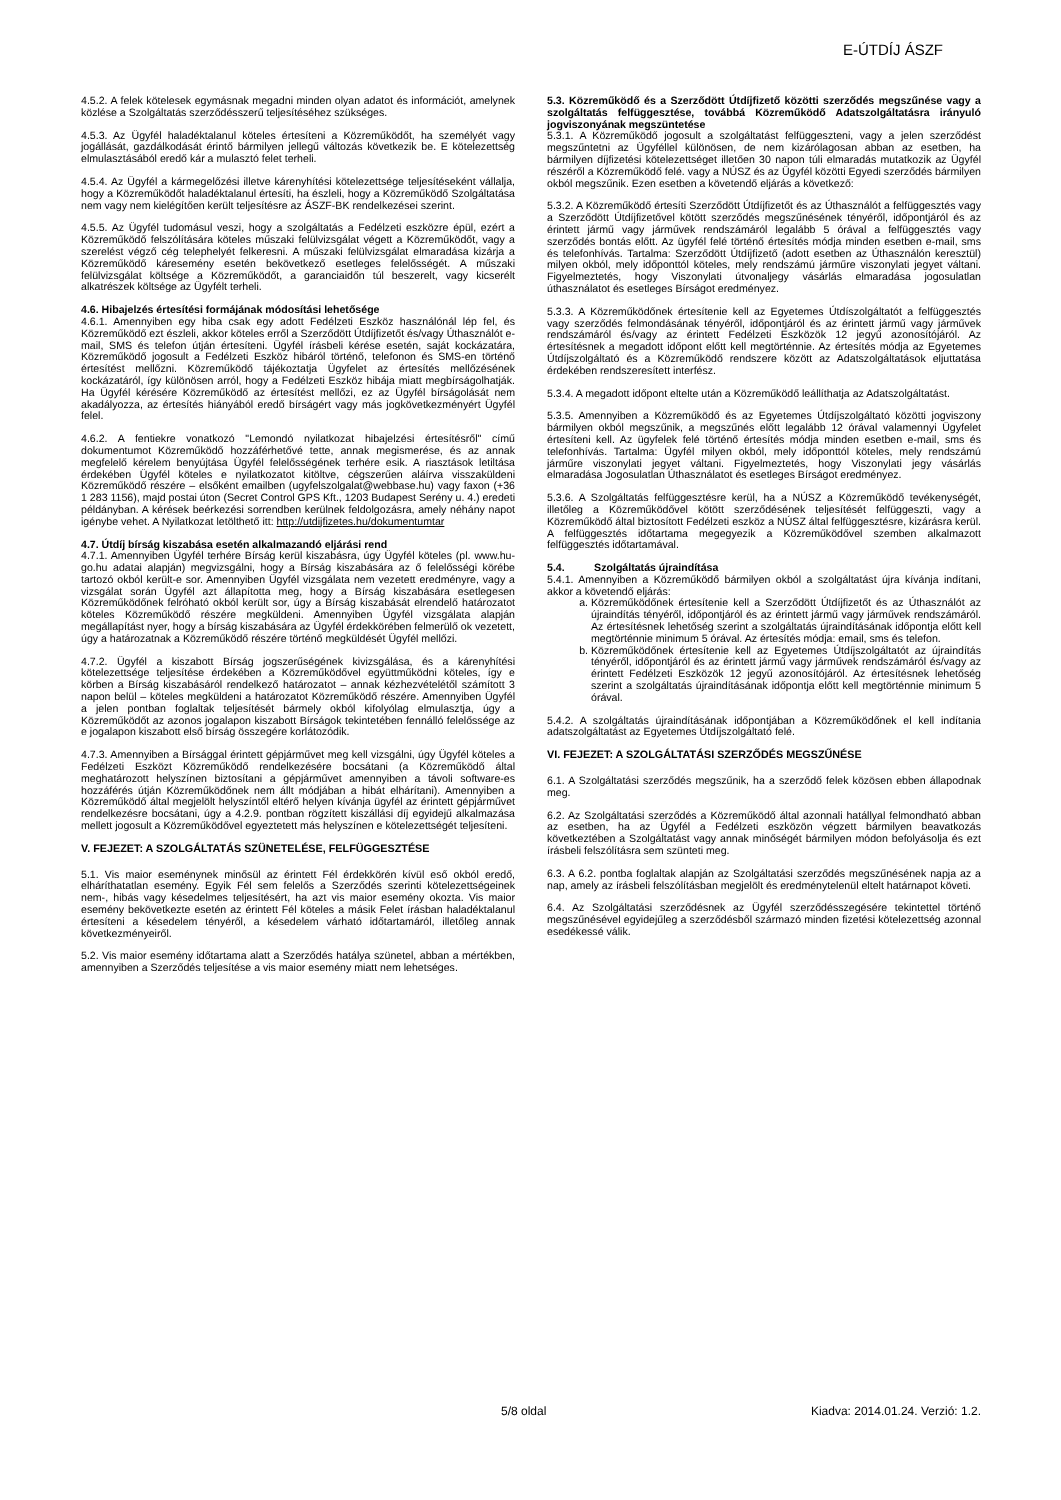E-ÚTDÍJ ÁSZF
4.5.2. A felek kötelesek egymásnak megadni minden olyan adatot és információt, amelynek közlése a Szolgáltatás szerződésszerű teljesítéséhez szükséges.
4.5.3. Az Ügyfél haladéktalanul köteles értesíteni a Közreműködőt, ha személyét vagy jogállását, gazdálkodását érintő bármilyen jellegű változás következik be. E kötelezettség elmulasztásából eredő kár a mulasztó felet terheli.
4.5.4. Az Ügyfél a kármegelőzési illetve kárenyhítési kötelezettsége teljesítéseként vállalja, hogy a Közreműködőt haladéktalanul értesíti, ha észleli, hogy a Közreműködő Szolgáltatása nem vagy nem kielégítően került teljesítésre az ÁSZF-BK rendelkezései szerint.
4.5.5. Az Ügyfél tudomásul veszi, hogy a szolgáltatás a Fedélzeti eszközre épül, ezért a Közreműködő felszólítására köteles műszaki felülvizsgálat végett a Közreműködőt, vagy a szerelést végző cég telephelyét felkeresni. A műszaki felülvizsgálat elmaradása kizárja a Közreműködő káresemény esetén bekövetkező esetleges felelősségét. A műszaki felülvizsgálat költsége a Közreműködőt, a garanciaidőn túl beszerelt, vagy kicserélt alkatrészek költsége az Ügyfélt terheli.
4.6. Hibajelzés értesítési formájának módosítási lehetősége
4.6.1. Amennyiben egy hiba csak egy adott Fedélzeti Eszköz használónál lép fel, és Közreműködő ezt észleli, akkor köteles erről a Szerződött Útdíjfizetőt és/vagy Úthasználót e-mail, SMS és telefon útján értesíteni. Ügyfél írásbeli kérése esetén, saját kockázatára, Közreműködő jogosult a Fedélzeti Eszköz hibáról történő, telefonon és SMS-en történő értesítést mellőzni. Közreműködő tájékoztatja Ügyfelet az értesítés mellőzésének kockázatáról, így különösen arról, hogy a Fedélzeti Eszköz hibája miatt megbírságolhatják. Ha Ügyfél kérésére Közreműködő az értesítést mellőzi, ez az Ügyfél bírságolását nem akadályozza, az értesítés hiányából eredő bírságért vagy más jogkövetkezményért Ügyfél felel.
4.6.2. A fentiekre vonatkozó "Lemondó nyilatkozat hibajelzési értesítésről" című dokumentumot Közreműködő hozzáférhetővé tette, annak megismerése, és az annak megfelelő kérelem benyújtása Ügyfél felelősségének terhére esik. A riasztások letiltása érdekében Ügyfél köteles e nyilatkozatot kitöltve, cégszerűen aláírva visszaküldeni Közreműködő részére – elsőként emailben (ugyfelszolgalat@webbase.hu) vagy faxon (+36 1 283 1156), majd postai úton (Secret Control GPS Kft., 1203 Budapest Serény u. 4.) eredeti példányban. A kérések beérkezési sorrendben kerülnek feldolgozásra, amely néhány napot igénybe vehet. A Nyilatkozat letölthető itt: http://utdijfizetes.hu/dokumentumtar
4.7. Útdíj bírság kiszabása esetén alkalmazandó eljárási rend
4.7.1. Amennyiben Ügyfél terhére Bírság kerül kiszabásra, úgy Ügyfél köteles (pl. www.hu-go.hu adatai alapján) megvizsgálni, hogy a Bírság kiszabására az ő felelősségi körébe tartozó okból került-e sor. Amennyiben Ügyfél vizsgálata nem vezetett eredményre, vagy a vizsgálat során Ügyfél azt állapította meg, hogy a Bírság kiszabására esetlegesen Közreműködőnek felróható okból került sor, úgy a Bírság kiszabását elrendelő határozatot köteles Közreműködő részére megküldeni. Amennyiben Ügyfél vizsgálata alapján megállapítást nyer, hogy a bírság kiszabására az Ügyfél érdekkörében felmerülő ok vezetett, úgy a határozatnak a Közreműködő részére történő megküldését Ügyfél mellőzi.
4.7.2. Ügyfél a kiszabott Bírság jogszerűségének kivizsgálása, és a kárenyhítési kötelezettsége teljesítése érdekében a Közreműködővel együttműködni köteles, így e körben a Bírság kiszabásáról rendelkező határozatot – annak kézhezvételétől számított 3 napon belül – köteles megküldeni a határozatot Közreműködő részére. Amennyiben Ügyfél a jelen pontban foglaltak teljesítését bármely okból kifolyólag elmulasztja, úgy a Közreműködőt az azonos jogalapon kiszabott Bírságok tekintetében fennálló felelőssége az e jogalapon kiszabott első bírság összegére korlátozódik.
4.7.3. Amennyiben a Bírsággal érintett gépjárművet meg kell vizsgálni, úgy Ügyfél köteles a Fedélzeti Eszközt Közreműködő rendelkezésére bocsátani (a Közreműködő által meghatározott helyszínen biztosítani a gépjárművet amennyiben a távoli software-es hozzáférés útján Közreműködőnek nem állt módjában a hibát elhárítani). Amennyiben a Közreműködő által megjelölt helyszíntől eltérő helyen kívánja ügyfél az érintett gépjárművet rendelkezésre bocsátani, úgy a 4.2.9. pontban rögzített kiszállási díj egyidejű alkalmazása mellett jogosult a Közreműködővel egyeztetett más helyszínen e kötelezettségét teljesíteni.
V. FEJEZET: A SZOLGÁLTATÁS SZÜNETELÉSE, FELFÜGGESZTÉSE
5.1. Vis maior eseménynek minősül az érintett Fél érdekkörén kívül eső okból eredő, elháríthatatlan esemény. Egyik Fél sem felelős a Szerződés szerinti kötelezettségeinek nem-, hibás vagy késedelmes teljesítésért, ha azt vis maior esemény okozta. Vis maior esemény bekövetkezte esetén az érintett Fél köteles a másik Felet írásban haladéktalanul értesíteni a késedelem tényéről, a késedelem várható időtartamáról, illetőleg annak következményeiről.
5.2. Vis maior esemény időtartama alatt a Szerződés hatálya szünetel, abban a mértékben, amennyiben a Szerződés teljesítése a vis maior esemény miatt nem lehetséges.
5.3. Közreműködő és a Szerződött Útdíjfizető közötti szerződés megszűnése vagy a szolgáltatás felfüggesztése, továbbá Közreműködő Adatszolgáltatásra irányuló jogviszonyának megszüntetése
5.3.1. A Közreműködő jogosult a szolgáltatást felfüggeszteni, vagy a jelen szerződést megszűntetni az Ügyféllel különösen, de nem kizárólagosan abban az esetben, ha bármilyen díjfizetési kötelezettséget illetően 30 napon túli elmaradás mutatkozik az Ügyfél részéről a Közreműködő felé. vagy a NÚSZ és az Ügyfél közötti Egyedi szerződés bármilyen okból megszűnik. Ezen esetben a követendő eljárás a következő:
5.3.2. A Közreműködő értesíti Szerződött Útdíjfizetőt és az Úthasználót a felfüggesztés vagy a Szerződött Útdíjfizetővel kötött szerződés megszűnésének tényéről, időpontjáról és az érintett jármű vagy járművek rendszámáról legalább 5 órával a felfüggesztés vagy szerződés bontás előtt. Az ügyfél felé történő értesítés módja minden esetben e-mail, sms és telefonhívás. Tartalma: Szerződött Útdíjfizető (adott esetben az Úthasználón keresztül) milyen okból, mely időponttól köteles, mely rendszámú járműre viszonylati jegyet váltani. Figyelmeztetés, hogy Viszonylati útvonaljegy vásárlás elmaradása jogosulatlan úthasználatot és esetleges Bírságot eredményez.
5.3.3. A Közreműködőnek értesítenie kell az Egyetemes Útdíszolgáltatót a felfüggesztés vagy szerződés felmondásának tényéről, időpontjáról és az érintett jármű vagy járművek rendszámáról és/vagy az érintett Fedélzeti Eszközök 12 jegyű azonosítójáról. Az értesítésnek a megadott időpont előtt kell megtörténnie. Az értesítés módja az Egyetemes Útdíjszolgáltató és a Közreműködő rendszere között az Adatszolgáltatások eljuttatása érdekében rendszeresített interfész.
5.3.4. A megadott időpont eltelte után a Közreműködő leállíthatja az Adatszolgáltatást.
5.3.5. Amennyiben a Közreműködő és az Egyetemes Útdíjszolgáltató közötti jogviszony bármilyen okból megszűnik, a megszűnés előtt legalább 12 órával valamennyi Ügyfelet értesíteni kell. Az ügyfelek felé történő értesítés módja minden esetben e-mail, sms és telefonhívás. Tartalma: Ügyfél milyen okból, mely időponttól köteles, mely rendszámú járműre viszonylati jegyet váltani. Figyelmeztetés, hogy Viszonylati jegy vásárlás elmaradása Jogosulatlan Úthasználatot és esetleges Bírságot eredményez.
5.3.6. A Szolgáltatás felfüggesztésre kerül, ha a NÚSZ a Közreműködő tevékenységét, illetőleg a Közreműködővel kötött szerződésének teljesítését felfüggeszti, vagy a Közreműködő által biztosított Fedélzeti eszköz a NÚSZ által felfüggesztésre, kizárásra kerül. A felfüggesztés időtartama megegyezik a Közreműködővel szemben alkalmazott felfüggesztés időtartamával.
5.4. Szolgáltatás újraindítása
5.4.1. Amennyiben a Közreműködő bármilyen okból a szolgáltatást újra kívánja indítani, akkor a követendő eljárás:
a. Közreműködőnek értesítenie kell a Szerződött Útdíjfizetőt és az Úthasználót az újraindítás tényéről, időpontjáról és az érintett jármű vagy járművek rendszámáról. Az értesítésnek lehetőség szerint a szolgáltatás újraindításának időpontja előtt kell megtörténnie minimum 5 órával. Az értesítés módja: email, sms és telefon.
b. Közreműködőnek értesítenie kell az Egyetemes Útdíjszolgáltatót az újraindítás tényéről, időpontjáról és az érintett jármű vagy járművek rendszámáról és/vagy az érintett Fedélzeti Eszközök 12 jegyű azonosítójáról. Az értesítésnek lehetőség szerint a szolgáltatás újraindításának időpontja előtt kell megtörténnie minimum 5 órával.
5.4.2. A szolgáltatás újraindításának időpontjában a Közreműködőnek el kell indítania adatszolgáltatást az Egyetemes Útdíjszolgáltató felé.
VI. FEJEZET: A SZOLGÁLTATÁSI SZERZŐDÉS MEGSZŰNÉSE
6.1. A Szolgáltatási szerződés megszűnik, ha a szerződő felek közösen ebben állapodnak meg.
6.2. Az Szolgáltatási szerződés a Közreműködő által azonnali hatállyal felmondható abban az esetben, ha az Ügyfél a Fedélzeti eszközön végzett bármilyen beavatkozás következtében a Szolgáltatást vagy annak minőségét bármilyen módon befolyásolja és ezt írásbeli felszólításra sem szünteti meg.
6.3. A 6.2. pontba foglaltak alapján az Szolgáltatási szerződés megszűnésének napja az a nap, amely az írásbeli felszólításban megjelölt és eredménytelenül eltelt határnapot követi.
6.4. Az Szolgáltatási szerződésnek az Ügyfél szerződésszegésére tekintettel történő megszűnésével egyidejűleg a szerződésből származó minden fizetési kötelezettség azonnal esedékessé válik.
5/8 oldal Kiadva: 2014.01.24. Verzió: 1.2.